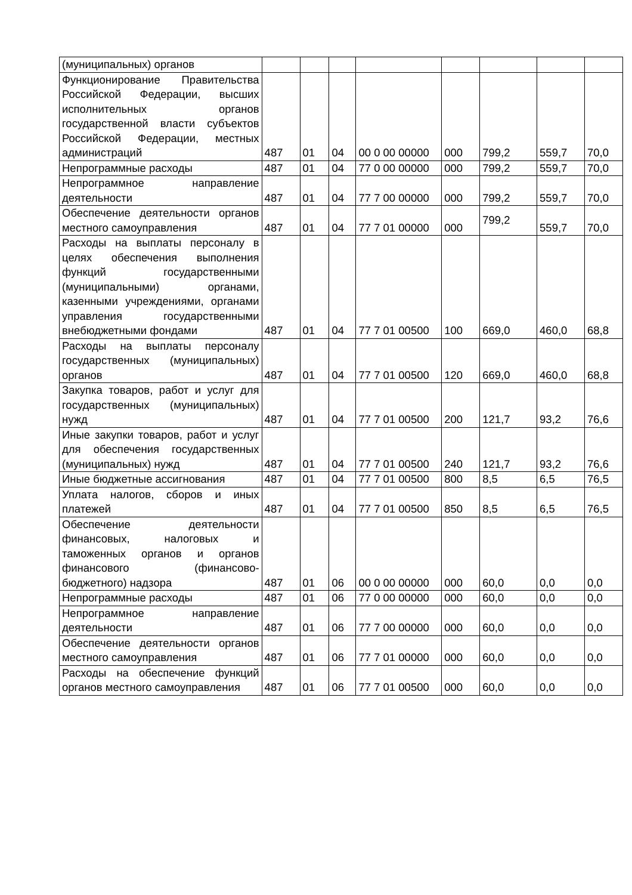| (муниципальных) органов | | | | | | | | |
| Функционирование Правительства Российской Федерации, высших исполнительных органов государственной власти субъектов Российской Федерации, местных администраций | 487 | 01 | 04 | 00 0 00 00000 | 000 | 799,2 | 559,7 | 70,0 |
| Непрограммные расходы | 487 | 01 | 04 | 77 0 00 00000 | 000 | 799,2 | 559,7 | 70,0 |
| Непрограммное направление деятельности | 487 | 01 | 04 | 77 7 00 00000 | 000 | 799,2 | 559,7 | 70,0 |
| Обеспечение деятельности органов местного самоуправления | 487 | 01 | 04 | 77 7 01 00000 | 000 | 799,2 | 559,7 | 70,0 |
| Расходы на выплаты персоналу в целях обеспечения выполнения функций государственными (муниципальными) органами, казенными учреждениями, органами управления государственными внебюджетными фондами | 487 | 01 | 04 | 77 7 01 00500 | 100 | 669,0 | 460,0 | 68,8 |
| Расходы на выплаты персоналу государственных (муниципальных) органов | 487 | 01 | 04 | 77 7 01 00500 | 120 | 669,0 | 460,0 | 68,8 |
| Закупка товаров, работ и услуг для государственных (муниципальных) нужд | 487 | 01 | 04 | 77 7 01 00500 | 200 | 121,7 | 93,2 | 76,6 |
| Иные закупки товаров, работ и услуг для обеспечения государственных (муниципальных) нужд | 487 | 01 | 04 | 77 7 01 00500 | 240 | 121,7 | 93,2 | 76,6 |
| Иные бюджетные ассигнования | 487 | 01 | 04 | 77 7 01 00500 | 800 | 8,5 | 6,5 | 76,5 |
| Уплата налогов, сборов и иных платежей | 487 | 01 | 04 | 77 7 01 00500 | 850 | 8,5 | 6,5 | 76,5 |
| Обеспечение деятельности финансовых, налоговых и таможенных органов и органов финансового (финансово-бюджетного) надзора | 487 | 01 | 06 | 00 0 00 00000 | 000 | 60,0 | 0,0 | 0,0 |
| Непрограммные расходы | 487 | 01 | 06 | 77 0 00 00000 | 000 | 60,0 | 0,0 | 0,0 |
| Непрограммное направление деятельности | 487 | 01 | 06 | 77 7 00 00000 | 000 | 60,0 | 0,0 | 0,0 |
| Обеспечение деятельности органов местного самоуправления | 487 | 01 | 06 | 77 7 01 00000 | 000 | 60,0 | 0,0 | 0,0 |
| Расходы на обеспечение функций органов местного самоуправления | 487 | 01 | 06 | 77 7 01 00500 | 000 | 60,0 | 0,0 | 0,0 |